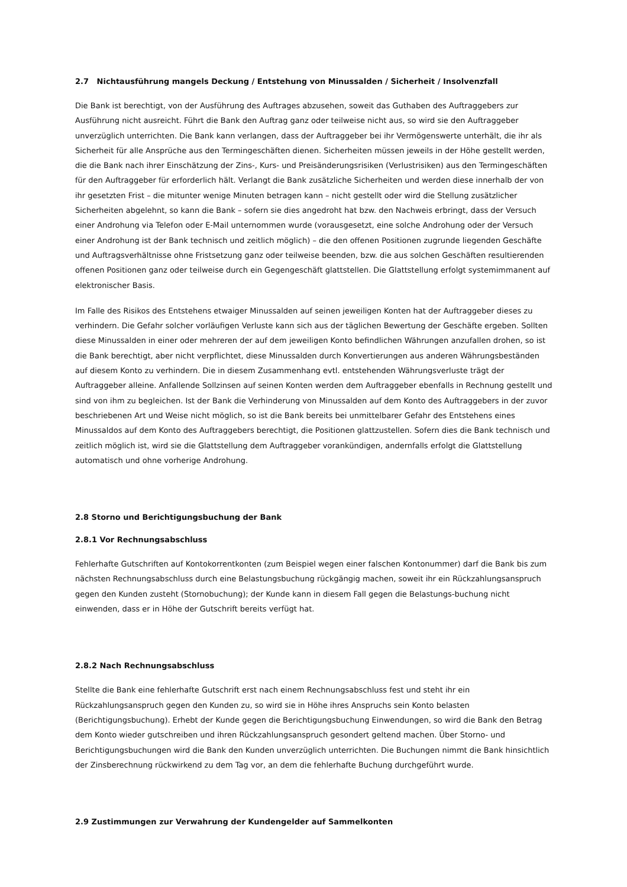2.7 Nichtausführung mangels Deckung / Entstehung von Minussalden / Sicherheit / Insolvenzfall
Die Bank ist berechtigt, von der Ausführung des Auftrages abzusehen, soweit das Guthaben des Auftraggebers zur Ausführung nicht ausreicht. Führt die Bank den Auftrag ganz oder teilweise nicht aus, so wird sie den Auftraggeber unverzüglich unterrichten. Die Bank kann verlangen, dass der Auftraggeber bei ihr Vermögenswerte unterhält, die ihr als Sicherheit für alle Ansprüche aus den Termingeschäften dienen. Sicherheiten müssen jeweils in der Höhe gestellt werden, die die Bank nach ihrer Einschätzung der Zins-, Kurs- und Preisänderungsrisiken (Verlustrisiken) aus den Termingeschäften für den Auftraggeber für erforderlich hält. Verlangt die Bank zusätzliche Sicherheiten und werden diese innerhalb der von ihr gesetzten Frist – die mitunter wenige Minuten betragen kann – nicht gestellt oder wird die Stellung zusätzlicher Sicherheiten abgelehnt, so kann die Bank – sofern sie dies angedroht hat bzw. den Nachweis erbringt, dass der Versuch einer Androhung via Telefon oder E-Mail unternommen wurde (vorausgesetzt, eine solche Androhung oder der Versuch einer Androhung ist der Bank technisch und zeitlich möglich) – die den offenen Positionen zugrunde liegenden Geschäfte und Auftragsverhältnisse ohne Fristsetzung ganz oder teilweise beenden, bzw. die aus solchen Geschäften resultierenden offenen Positionen ganz oder teilweise durch ein Gegengeschäft glattstellen. Die Glattstellung erfolgt systemimmanent auf elektronischer Basis.
Im Falle des Risikos des Entstehens etwaiger Minussalden auf seinen jeweiligen Konten hat der Auftraggeber dieses zu verhindern. Die Gefahr solcher vorläufigen Verluste kann sich aus der täglichen Bewertung der Geschäfte ergeben. Sollten diese Minussalden in einer oder mehreren der auf dem jeweiligen Konto befindlichen Währungen anzufallen drohen, so ist die Bank berechtigt, aber nicht verpflichtet, diese Minussalden durch Konvertierungen aus anderen Währungsbeständen auf diesem Konto zu verhindern. Die in diesem Zusammenhang evtl. entstehenden Währungsverluste trägt der Auftraggeber alleine. Anfallende Sollzinsen auf seinen Konten werden dem Auftraggeber ebenfalls in Rechnung gestellt und sind von ihm zu begleichen. Ist der Bank die Verhinderung von Minussalden auf dem Konto des Auftraggebers in der zuvor beschriebenen Art und Weise nicht möglich, so ist die Bank bereits bei unmittelbarer Gefahr des Entstehens eines Minussaldos auf dem Konto des Auftraggebers berechtigt, die Positionen glattzustellen. Sofern dies die Bank technisch und zeitlich möglich ist, wird sie die Glattstellung dem Auftraggeber vorankündigen, andernfalls erfolgt die Glattstellung automatisch und ohne vorherige Androhung.
2.8 Storno und Berichtigungsbuchung der Bank
2.8.1 Vor Rechnungsabschluss
Fehlerhafte Gutschriften auf Kontokorrentkonten (zum Beispiel wegen einer falschen Kontonummer) darf die Bank bis zum nächsten Rechnungsabschluss durch eine Belastungsbuchung rückgängig machen, soweit ihr ein Rückzahlungsanspruch gegen den Kunden zusteht (Stornobuchung); der Kunde kann in diesem Fall gegen die Belastungs-buchung nicht einwenden, dass er in Höhe der Gutschrift bereits verfügt hat.
2.8.2 Nach Rechnungsabschluss
Stellte die Bank eine fehlerhafte Gutschrift erst nach einem Rechnungsabschluss fest und steht ihr ein Rückzahlungsanspruch gegen den Kunden zu, so wird sie in Höhe ihres Anspruchs sein Konto belasten (Berichtigungsbuchung). Erhebt der Kunde gegen die Berichtigungsbuchung Einwendungen, so wird die Bank den Betrag dem Konto wieder gutschreiben und ihren Rückzahlungsanspruch gesondert geltend machen. Über Storno- und Berichtigungsbuchungen wird die Bank den Kunden unverzüglich unterrichten. Die Buchungen nimmt die Bank hinsichtlich der Zinsberechnung rückwirkend zu dem Tag vor, an dem die fehlerhafte Buchung durchgeführt wurde.
2.9 Zustimmungen zur Verwahrung der Kundengelder auf Sammelkonten